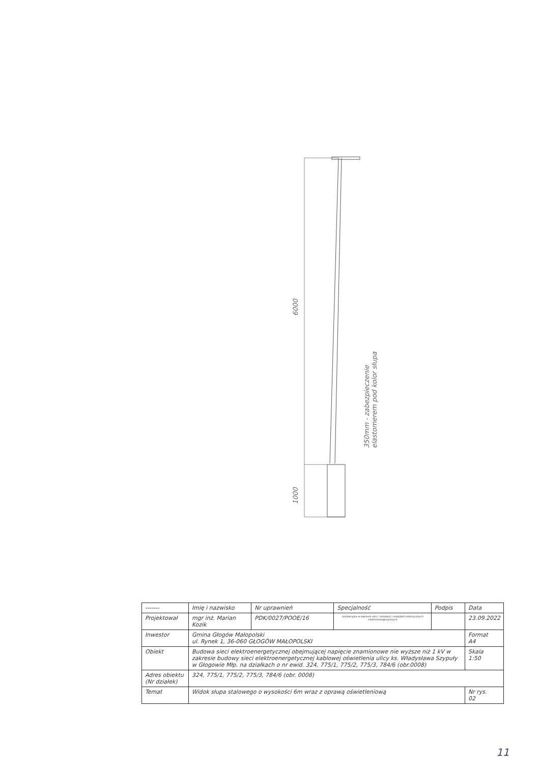6000
1000
350mm - zabezpieczenie
elastomerem pod kolor słupa
| ------- | Imię i nazwisko | Nr uprawnień | Specjalność | Podpis | Data |
| Projektował | mgr inż. Marian Kozik | PDK/0027/POOE/16 | instalacyjna w zakresie sieci, instalacji i urządzeń elektrycznych elektroenergetycznych | | 23.09.2022 |
| Inwestor | Gmina Głogów Małopolski ul. Rynek 1, 36-060 GŁOGÓW MAŁOPOLSKI | | | | Format A4 |
| Obiekt | Budowa sieci elektroenergetycznej obejmującej napięcie znamionowe nie wyższe niż 1 kV w zakresie budowy sieci elektroenergetycznej kablowej oświetlenia ulicy ks. Władysława Szypuły w Głogowie Młp. na działkach o nr ewid. 324, 775/1, 775/2, 775/3, 784/6 (obr.0008) | | | | Skala 1:50 |
| Adres obiektu (Nr działek) | 324, 775/1, 775/2, 775/3, 784/6 (obr. 0008) | | | | |
| Temat | Widok słupa stalowego o wysokości 6m wraz z oprawą oświetleniową | | | | Nr rys. 02 |
11